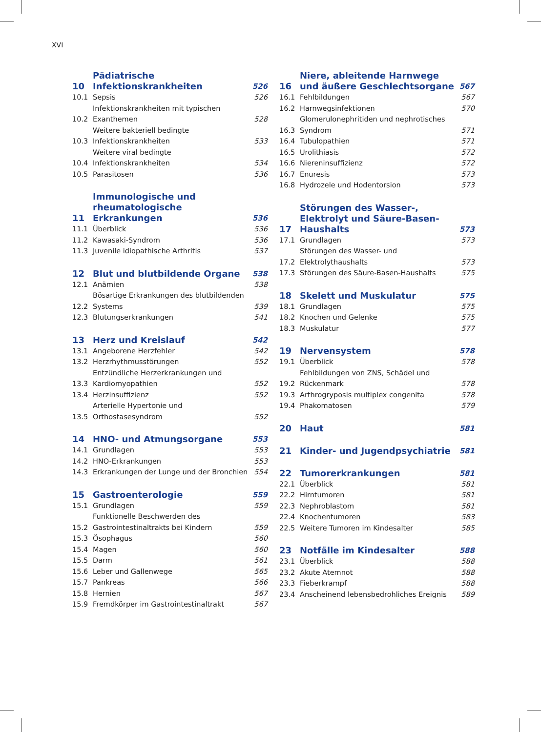XVI
| 10 | Pädiatrische Infektionskrankheiten | 526 |
| 10.1 | Sepsis | 526 |
| 10.2 | Infektionskrankheiten mit typischen Exanthemen | 528 |
| 10.3 | Weitere bakteriell bedingte Infektionskrankheiten | 533 |
| 10.4 | Weitere viral bedingte Infektionskrankheiten | 534 |
| 10.5 | Parasitosen | 536 |
| 11 | Immunologische und rheumatologische Erkrankungen | 536 |
| 11.1 | Überblick | 536 |
| 11.2 | Kawasaki-Syndrom | 536 |
| 11.3 | Juvenile idiopathische Arthritis | 537 |
| 12 | Blut und blutbildende Organe | 538 |
| 12.1 | Anämien | 538 |
| 12.2 | Bösartige Erkrankungen des blutbildenden Systems | 539 |
| 12.3 | Blutungserkrankungen | 541 |
| 13 | Herz und Kreislauf | 542 |
| 13.1 | Angeborene Herzfehler | 542 |
| 13.2 | Herzrhythmusstörungen | 552 |
| 13.3 | Entzündliche Herzerkrankungen und Kardiomyopathien | 552 |
| 13.4 | Herzinsuffizienz | 552 |
| 13.5 | Arterielle Hypertonie und Orthostasesyndrom | 552 |
| 14 | HNO- und Atmungsorgane | 553 |
| 14.1 | Grundlagen | 553 |
| 14.2 | HNO-Erkrankungen | 553 |
| 14.3 | Erkrankungen der Lunge und der Bronchien | 554 |
| 15 | Gastroenterologie | 559 |
| 15.1 | Grundlagen | 559 |
| 15.2 | Funktionelle Beschwerden des Gastrointestinaltrakts bei Kindern | 559 |
| 15.3 | Ösophagus | 560 |
| 15.4 | Magen | 560 |
| 15.5 | Darm | 561 |
| 15.6 | Leber und Gallenwege | 565 |
| 15.7 | Pankreas | 566 |
| 15.8 | Hernien | 567 |
| 15.9 | Fremdkörper im Gastrointestinaltrakt | 567 |
| 16 | Niere, ableitende Harnwege und äußere Geschlechtsorgane | 567 |
| 16.1 | Fehlbildungen | 567 |
| 16.2 | Harnwegsinfektionen | 570 |
| 16.3 | Glomerulonephritiden und nephrotisches Syndrom | 571 |
| 16.4 | Tubulopathien | 571 |
| 16.5 | Urolithiasis | 572 |
| 16.6 | Niereninsuffizienz | 572 |
| 16.7 | Enuresis | 573 |
| 16.8 | Hydrozele und Hodentorsion | 573 |
| 17 | Störungen des Wasser-, Elektrolyt und Säure-Basen-Haushalts | 573 |
| 17.1 | Grundlagen | 573 |
| 17.2 | Störungen des Wasser- und Elektrolythaushalts | 573 |
| 17.3 | Störungen des Säure-Basen-Haushalts | 575 |
| 18 | Skelett und Muskulatur | 575 |
| 18.1 | Grundlagen | 575 |
| 18.2 | Knochen und Gelenke | 575 |
| 18.3 | Muskulatur | 577 |
| 19 | Nervensystem | 578 |
| 19.1 | Überblick | 578 |
| 19.2 | Fehlbildungen von ZNS, Schädel und Rückenmark | 578 |
| 19.3 | Arthrogryposis multiplex congenita | 578 |
| 19.4 | Phakomatosen | 579 |
| 20 | Haut | 581 |
| 21 | Kinder- und Jugendpsychiatrie | 581 |
| 22 | Tumorerkrankungen | 581 |
| 22.1 | Überblick | 581 |
| 22.2 | Hirntumoren | 581 |
| 22.3 | Nephroblastom | 581 |
| 22.4 | Knochentumoren | 583 |
| 22.5 | Weitere Tumoren im Kindesalter | 585 |
| 23 | Notfälle im Kindesalter | 588 |
| 23.1 | Überblick | 588 |
| 23.2 | Akute Atemnot | 588 |
| 23.3 | Fieberkrampf | 588 |
| 23.4 | Anscheinend lebensbedrohliches Ereignis | 589 |